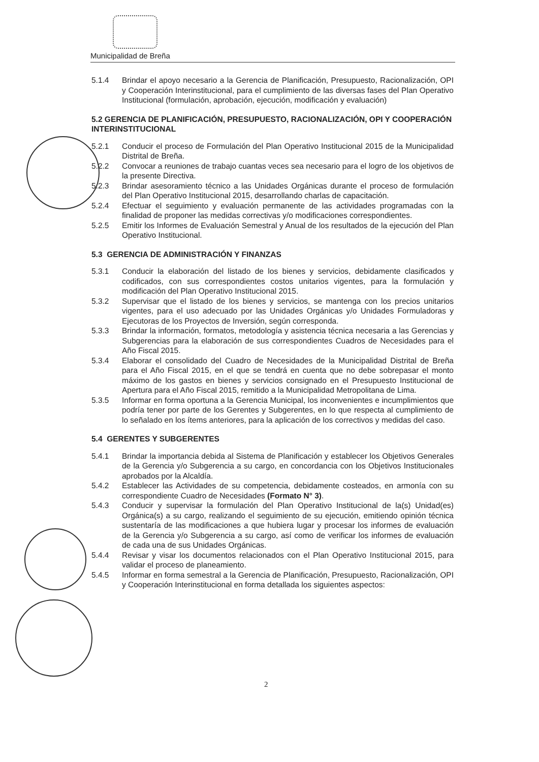Municipalidad de Breña
5.1.4 Brindar el apoyo necesario a la Gerencia de Planificación, Presupuesto, Racionalización, OPI y Cooperación Interinstitucional, para el cumplimiento de las diversas fases del Plan Operativo Institucional (formulación, aprobación, ejecución, modificación y evaluación)
5.2 GERENCIA DE PLANIFICACIÓN, PRESUPUESTO, RACIONALIZACIÓN, OPI Y COOPERACIÓN INTERINSTITUCIONAL
5.2.1 Conducir el proceso de Formulación del Plan Operativo Institucional 2015 de la Municipalidad Distrital de Breña.
5.2.2 Convocar a reuniones de trabajo cuantas veces sea necesario para el logro de los objetivos de la presente Directiva.
5.2.3 Brindar asesoramiento técnico a las Unidades Orgánicas durante el proceso de formulación del Plan Operativo Institucional 2015, desarrollando charlas de capacitación.
5.2.4 Efectuar el seguimiento y evaluación permanente de las actividades programadas con la finalidad de proponer las medidas correctivas y/o modificaciones correspondientes.
5.2.5 Emitir los Informes de Evaluación Semestral y Anual de los resultados de la ejecución del Plan Operativo Institucional.
5.3 GERENCIA DE ADMINISTRACIÓN Y FINANZAS
5.3.1 Conducir la elaboración del listado de los bienes y servicios, debidamente clasificados y codificados, con sus correspondientes costos unitarios vigentes, para la formulación y modificación del Plan Operativo Institucional 2015.
5.3.2 Supervisar que el listado de los bienes y servicios, se mantenga con los precios unitarios vigentes, para el uso adecuado por las Unidades Orgánicas y/o Unidades Formuladoras y Ejecutoras de los Proyectos de Inversión, según corresponda.
5.3.3 Brindar la información, formatos, metodología y asistencia técnica necesaria a las Gerencias y Subgerencias para la elaboración de sus correspondientes Cuadros de Necesidades para el Año Fiscal 2015.
5.3.4 Elaborar el consolidado del Cuadro de Necesidades de la Municipalidad Distrital de Breña para el Año Fiscal 2015, en el que se tendrá en cuenta que no debe sobrepasar el monto máximo de los gastos en bienes y servicios consignado en el Presupuesto Institucional de Apertura para el Año Fiscal 2015, remitido a la Municipalidad Metropolitana de Lima.
5.3.5 Informar en forma oportuna a la Gerencia Municipal, los inconvenientes e incumplimientos que podría tener por parte de los Gerentes y Subgerentes, en lo que respecta al cumplimiento de lo señalado en los ítems anteriores, para la aplicación de los correctivos y medidas del caso.
5.4 GERENTES Y SUBGERENTES
5.4.1 Brindar la importancia debida al Sistema de Planificación y establecer los Objetivos Generales de la Gerencia y/o Subgerencia a su cargo, en concordancia con los Objetivos Institucionales aprobados por la Alcaldía.
5.4.2 Establecer las Actividades de su competencia, debidamente costeados, en armonía con su correspondiente Cuadro de Necesidades (Formato N° 3).
5.4.3 Conducir y supervisar la formulación del Plan Operativo Institucional de la(s) Unidad(es) Orgánica(s) a su cargo, realizando el seguimiento de su ejecución, emitiendo opinión técnica sustentaría de las modificaciones a que hubiera lugar y procesar los informes de evaluación de la Gerencia y/o Subgerencia a su cargo, así como de verificar los informes de evaluación de cada una de sus Unidades Orgánicas.
5.4.4 Revisar y visar los documentos relacionados con el Plan Operativo Institucional 2015, para validar el proceso de planeamiento.
5.4.5 Informar en forma semestral a la Gerencia de Planificación, Presupuesto, Racionalización, OPI y Cooperación Interinstitucional en forma detallada los siguientes aspectos:
2